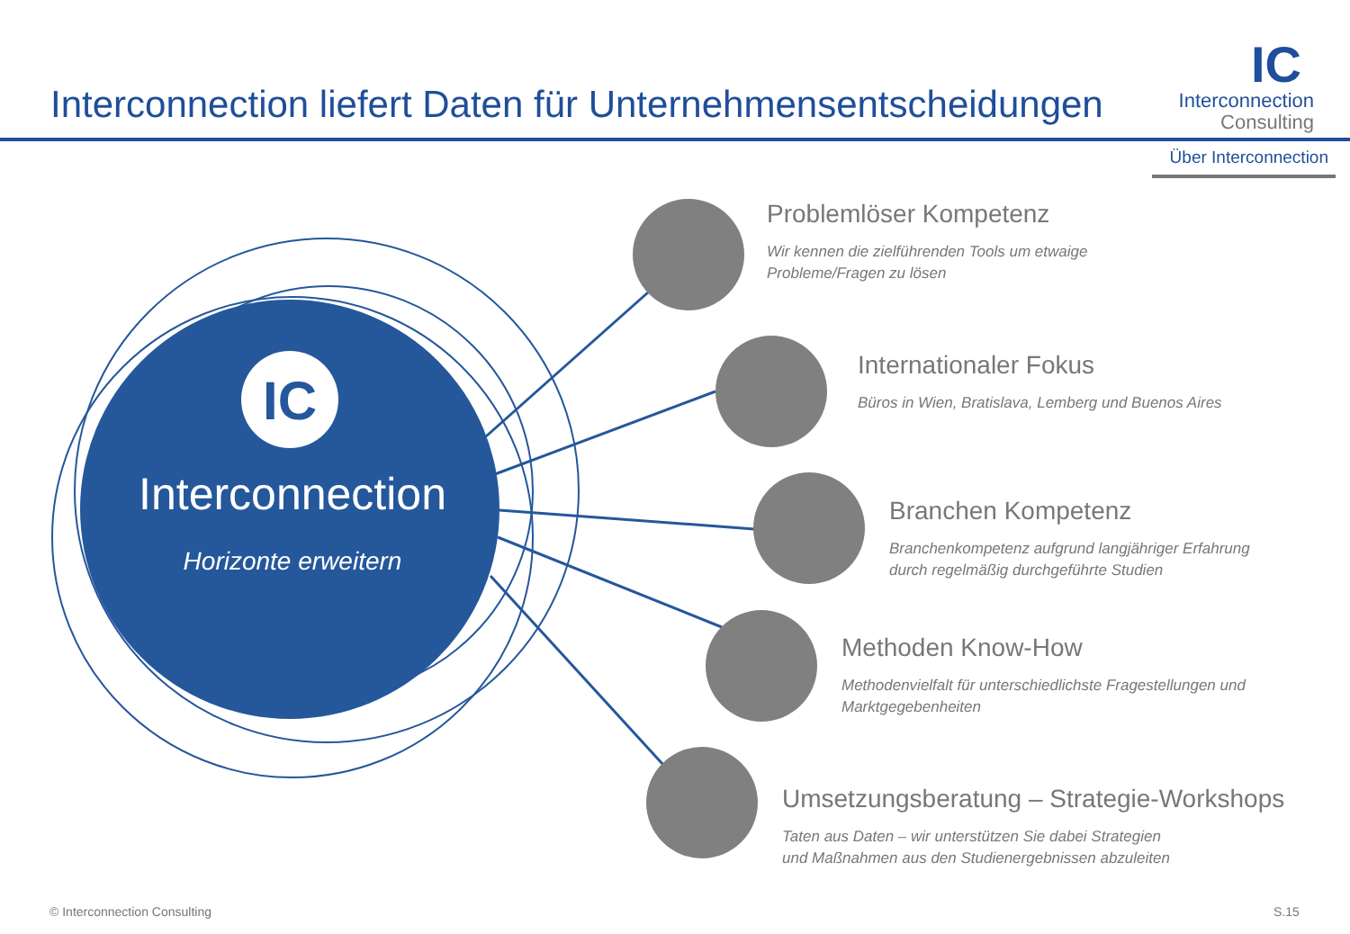Interconnection liefert Daten für Unternehmensentscheidungen
IC
Interconnection
Consulting
Über Interconnection
IC
Interconnection
Horizonte erweitern
Problemlöser Kompetenz
Wir kennen die zielführenden Tools um etwaige
Probleme/Fragen zu lösen
Internationaler Fokus
Büros in Wien, Bratislava, Lemberg und Buenos Aires
Branchen Kompetenz
Branchenkompetenz aufgrund langjähriger Erfahrung
durch regelmäßig durchgeführte Studien
Methoden Know-How
Methodenvielfalt für unterschiedlichste Fragestellungen und
Marktgegebenheiten
Umsetzungsberatung – Strategie-Workshops
Taten aus Daten – wir unterstützen Sie dabei Strategien
und Maßnahmen aus den Studienergebnissen abzuleiten
© Interconnection Consulting S.15